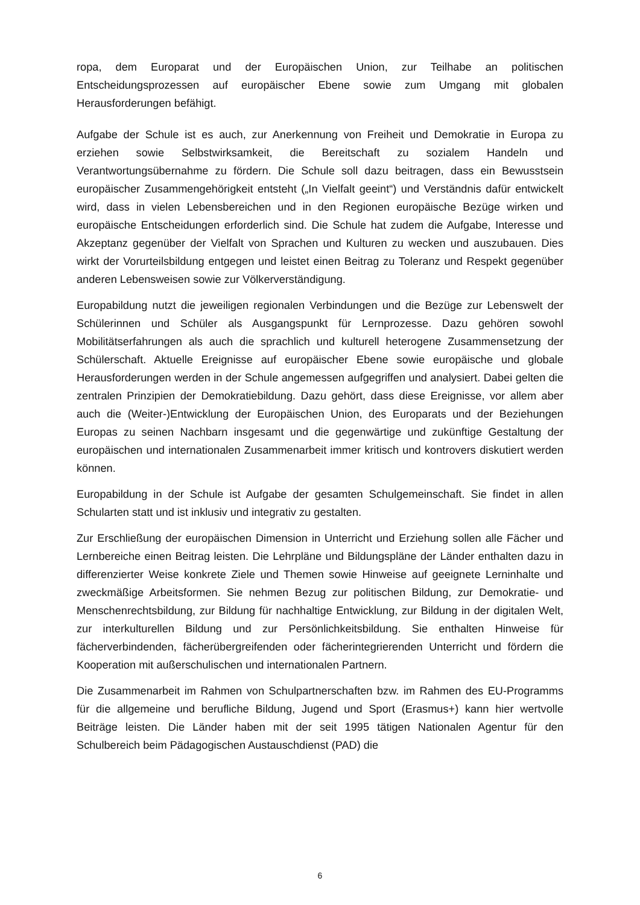ropa, dem Europarat und der Europäischen Union, zur Teilhabe an politischen Entscheidungsprozessen auf europäischer Ebene sowie zum Umgang mit globalen Herausforderungen befähigt.
Aufgabe der Schule ist es auch, zur Anerkennung von Freiheit und Demokratie in Europa zu erziehen sowie Selbstwirksamkeit, die Bereitschaft zu sozialem Handeln und Verantwortungsübernahme zu fördern. Die Schule soll dazu beitragen, dass ein Bewusstsein europäischer Zusammengehörigkeit entsteht („In Vielfalt geeint“) und Verständnis dafür entwickelt wird, dass in vielen Lebensbereichen und in den Regionen europäische Bezüge wirken und europäische Entscheidungen erforderlich sind. Die Schule hat zudem die Aufgabe, Interesse und Akzeptanz gegenüber der Vielfalt von Sprachen und Kulturen zu wecken und auszubauen. Dies wirkt der Vorurteilsbildung entgegen und leistet einen Beitrag zu Toleranz und Respekt gegenüber anderen Lebensweisen sowie zur Völkerverständigung.
Europabildung nutzt die jeweiligen regionalen Verbindungen und die Bezüge zur Lebenswelt der Schülerinnen und Schüler als Ausgangspunkt für Lernprozesse. Dazu gehören sowohl Mobilitätserfahrungen als auch die sprachlich und kulturell heterogene Zusammensetzung der Schülerschaft. Aktuelle Ereignisse auf europäischer Ebene sowie europäische und globale Herausforderungen werden in der Schule angemessen aufgegriffen und analysiert. Dabei gelten die zentralen Prinzipien der Demokratiebildung. Dazu gehört, dass diese Ereignisse, vor allem aber auch die (Weiter-)Entwicklung der Europäischen Union, des Europarats und der Beziehungen Europas zu seinen Nachbarn insgesamt und die gegenwärtige und zukünftige Gestaltung der europäischen und internationalen Zusammenarbeit immer kritisch und kontrovers diskutiert werden können.
Europabildung in der Schule ist Aufgabe der gesamten Schulgemeinschaft. Sie findet in allen Schularten statt und ist inklusiv und integrativ zu gestalten.
Zur Erschließung der europäischen Dimension in Unterricht und Erziehung sollen alle Fächer und Lernbereiche einen Beitrag leisten. Die Lehrpläne und Bildungspläne der Länder enthalten dazu in differenzierter Weise konkrete Ziele und Themen sowie Hinweise auf geeignete Lerninhalte und zweckmäßige Arbeitsformen. Sie nehmen Bezug zur politischen Bildung, zur Demokratie- und Menschenrechtsbildung, zur Bildung für nachhaltige Entwicklung, zur Bildung in der digitalen Welt, zur interkulturellen Bildung und zur Persönlichkeitsbildung. Sie enthalten Hinweise für fächerverbindenden, fächerübergreifenden oder fächerintegrierenden Unterricht und fördern die Kooperation mit außerschulischen und internationalen Partnern.
Die Zusammenarbeit im Rahmen von Schulpartnerschaften bzw. im Rahmen des EU-Programms für die allgemeine und berufliche Bildung, Jugend und Sport (Erasmus+) kann hier wertvolle Beiträge leisten. Die Länder haben mit der seit 1995 tätigen Nationalen Agentur für den Schulbereich beim Pädagogischen Austauschdienst (PAD) die
6